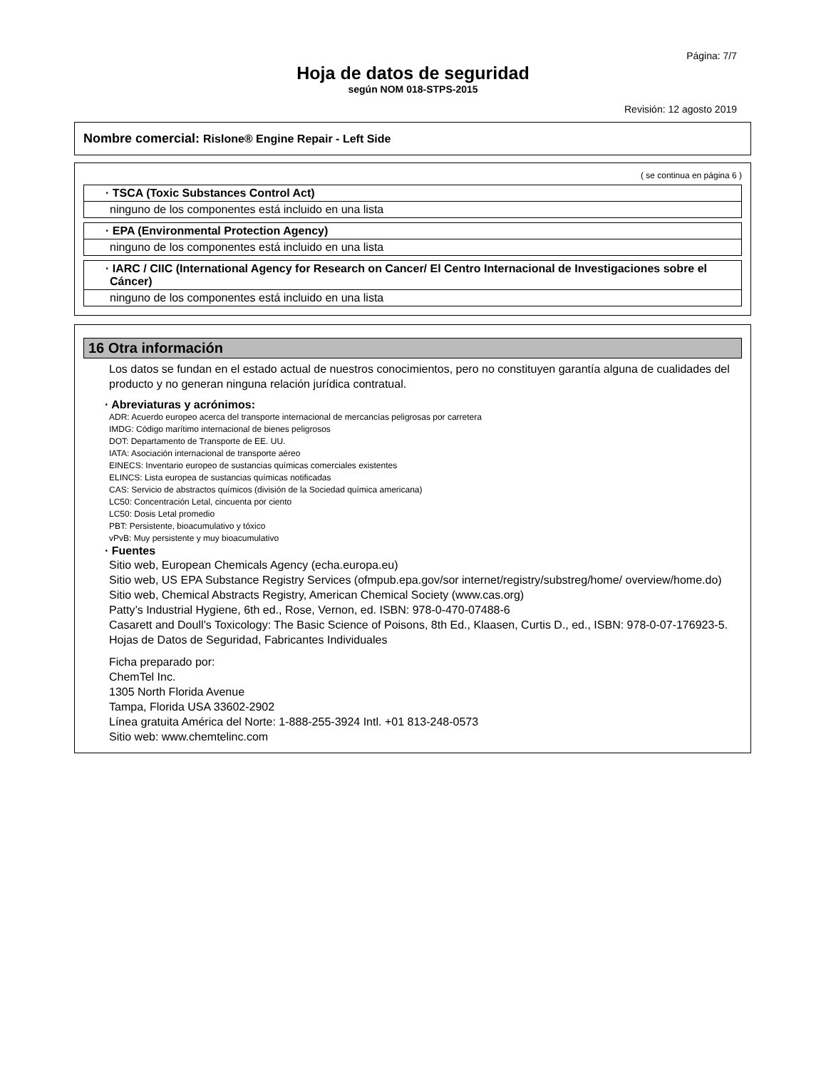Página: 7/7
Hoja de datos de seguridad
según NOM 018-STPS-2015
Revisión: 12 agosto 2019
Nombre comercial: Rislone® Engine Repair - Left Side
( se continua en página 6 )
· TSCA (Toxic Substances Control Act)
ninguno de los componentes está incluido en una lista
· EPA (Environmental Protection Agency)
ninguno de los componentes está incluido en una lista
· IARC / CIIC (International Agency for Research on Cancer/ El Centro Internacional de Investigaciones sobre el Cáncer)
ninguno de los componentes está incluido en una lista
16 Otra información
Los datos se fundan en el estado actual de nuestros conocimientos, pero no constituyen garantía alguna de cualidades del producto y no generan ninguna relación jurídica contratual.
· Abreviaturas y acrónimos:
ADR: Acuerdo europeo acerca del transporte internacional de mercancías peligrosas por carretera
IMDG: Código marítimo internacional de bienes peligrosos
DOT: Departamento de Transporte de EE. UU.
IATA: Asociación internacional de transporte aéreo
EINECS: Inventario europeo de sustancias químicas comerciales existentes
ELINCS: Lista europea de sustancias químicas notificadas
CAS: Servicio de abstractos químicos (división de la Sociedad química americana)
LC50: Concentración Letal, cincuenta por ciento
LC50: Dosis Letal promedio
PBT: Persistente, bioacumulativo y tóxico
vPvB: Muy persistente y muy bioacumulativo
· Fuentes
Sitio web, European Chemicals Agency (echa.europa.eu)
Sitio web, US EPA Substance Registry Services (ofmpub.epa.gov/sor internet/registry/substreg/home/ overview/home.do)
Sitio web, Chemical Abstracts Registry, American Chemical Society (www.cas.org)
Patty’s Industrial Hygiene, 6th ed., Rose, Vernon, ed. ISBN: 978-0-470-07488-6
Casarett and Doull’s Toxicology: The Basic Science of Poisons, 8th Ed., Klaasen, Curtis D., ed., ISBN: 978-0-07-176923-5.
Hojas de Datos de Seguridad, Fabricantes Individuales
Ficha preparado por:
ChemTel Inc.
1305 North Florida Avenue
Tampa, Florida USA 33602-2902
Línea gratuita América del Norte: 1-888-255-3924 Intl. +01 813-248-0573
Sitio web: www.chemtelinc.com